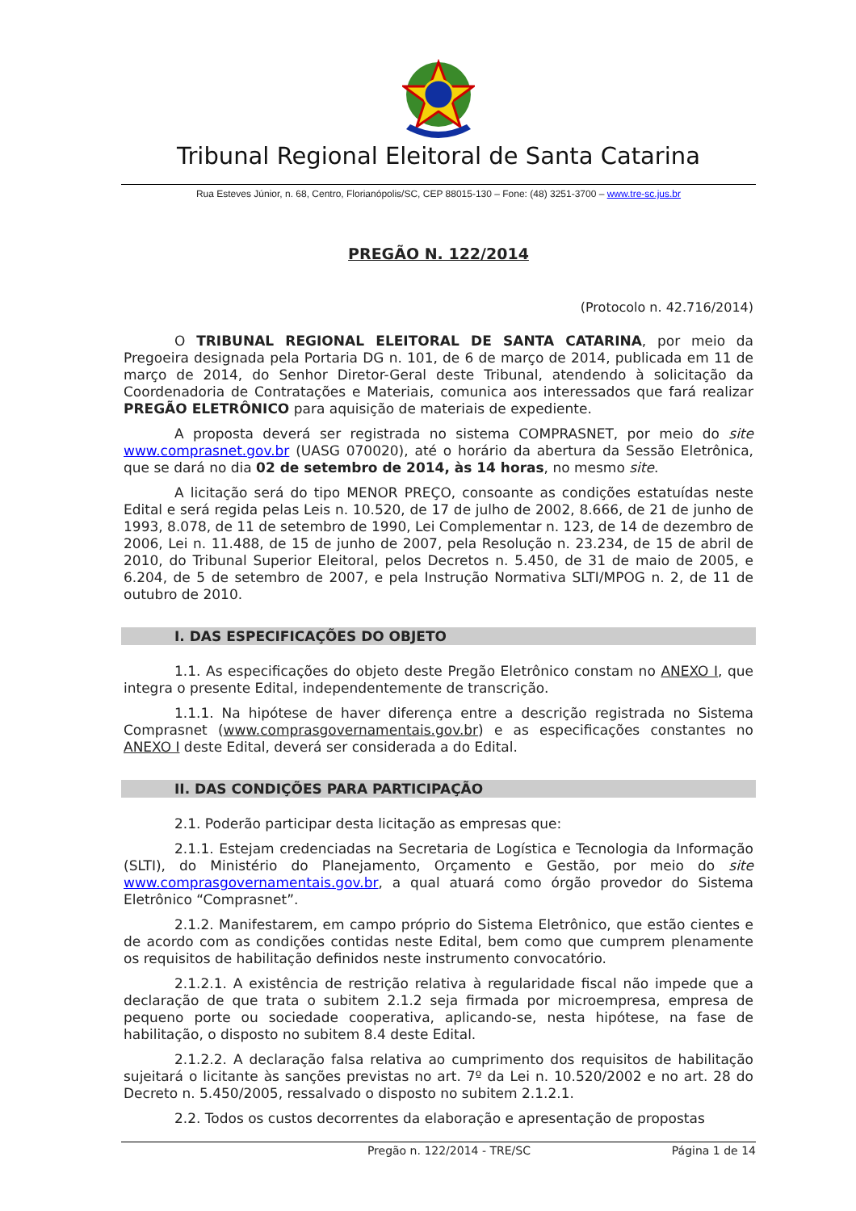Tribunal Regional Eleitoral de Santa Catarina
Rua Esteves Júnior, n. 68, Centro, Florianópolis/SC, CEP 88015-130 – Fone: (48) 3251-3700 – www.tre-sc.jus.br
PREGÃO N. 122/2014
(Protocolo n. 42.716/2014)
O TRIBUNAL REGIONAL ELEITORAL DE SANTA CATARINA, por meio da Pregoeira designada pela Portaria DG n. 101, de 6 de março de 2014, publicada em 11 de março de 2014, do Senhor Diretor-Geral deste Tribunal, atendendo à solicitação da Coordenadoria de Contratações e Materiais, comunica aos interessados que fará realizar PREGÃO ELETRÔNICO para aquisição de materiais de expediente.
A proposta deverá ser registrada no sistema COMPRASNET, por meio do site www.comprasnet.gov.br (UASG 070020), até o horário da abertura da Sessão Eletrônica, que se dará no dia 02 de setembro de 2014, às 14 horas, no mesmo site.
A licitação será do tipo MENOR PREÇO, consoante as condições estatuídas neste Edital e será regida pelas Leis n. 10.520, de 17 de julho de 2002, 8.666, de 21 de junho de 1993, 8.078, de 11 de setembro de 1990, Lei Complementar n. 123, de 14 de dezembro de 2006, Lei n. 11.488, de 15 de junho de 2007, pela Resolução n. 23.234, de 15 de abril de 2010, do Tribunal Superior Eleitoral, pelos Decretos n. 5.450, de 31 de maio de 2005, e 6.204, de 5 de setembro de 2007, e pela Instrução Normativa SLTI/MPOG n. 2, de 11 de outubro de 2010.
I. DAS ESPECIFICAÇÕES DO OBJETO
1.1. As especificações do objeto deste Pregão Eletrônico constam no ANEXO I, que integra o presente Edital, independentemente de transcrição.
1.1.1. Na hipótese de haver diferença entre a descrição registrada no Sistema Comprasnet (www.comprasgovernamentais.gov.br) e as especificações constantes no ANEXO I deste Edital, deverá ser considerada a do Edital.
II. DAS CONDIÇÕES PARA PARTICIPAÇÃO
2.1. Poderão participar desta licitação as empresas que:
2.1.1. Estejam credenciadas na Secretaria de Logística e Tecnologia da Informação (SLTI), do Ministério do Planejamento, Orçamento e Gestão, por meio do site www.comprasgovernamentais.gov.br, a qual atuará como órgão provedor do Sistema Eletrônico “Comprasnet”.
2.1.2. Manifestarem, em campo próprio do Sistema Eletrônico, que estão cientes e de acordo com as condições contidas neste Edital, bem como que cumprem plenamente os requisitos de habilitação definidos neste instrumento convocatório.
2.1.2.1. A existência de restrição relativa à regularidade fiscal não impede que a declaração de que trata o subitem 2.1.2 seja firmada por microempresa, empresa de pequeno porte ou sociedade cooperativa, aplicando-se, nesta hipótese, na fase de habilitação, o disposto no subitem 8.4 deste Edital.
2.1.2.2. A declaração falsa relativa ao cumprimento dos requisitos de habilitação sujeitará o licitante às sanções previstas no art. 7º da Lei n. 10.520/2002 e no art. 28 do Decreto n. 5.450/2005, ressalvado o disposto no subitem 2.1.2.1.
2.2. Todos os custos decorrentes da elaboração e apresentação de propostas
Pregão n. 122/2014 - TRE/SC Página 1 de 14